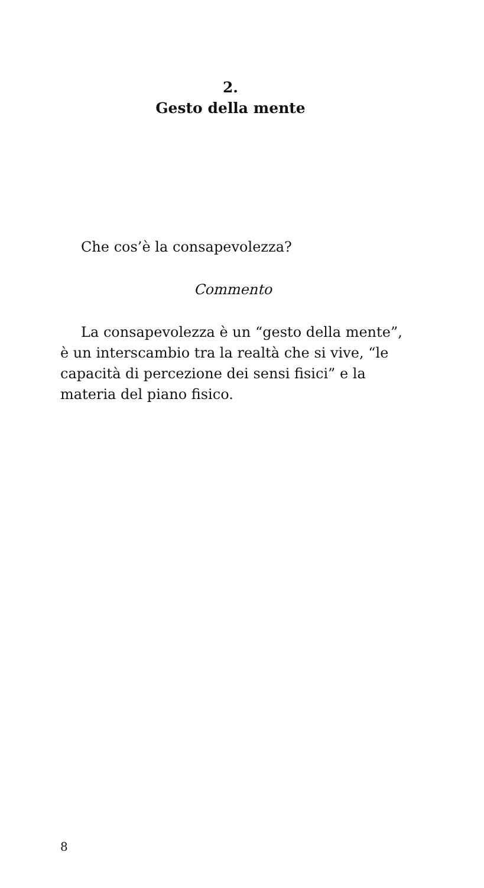2.
Gesto della mente
Che cos’è la consapevolezza?
Commento
La consapevolezza è un “gesto della mente”, è un interscambio tra la realtà che si vive, “le capacità di percezione dei sensi fisici” e la materia del piano fisico.
8